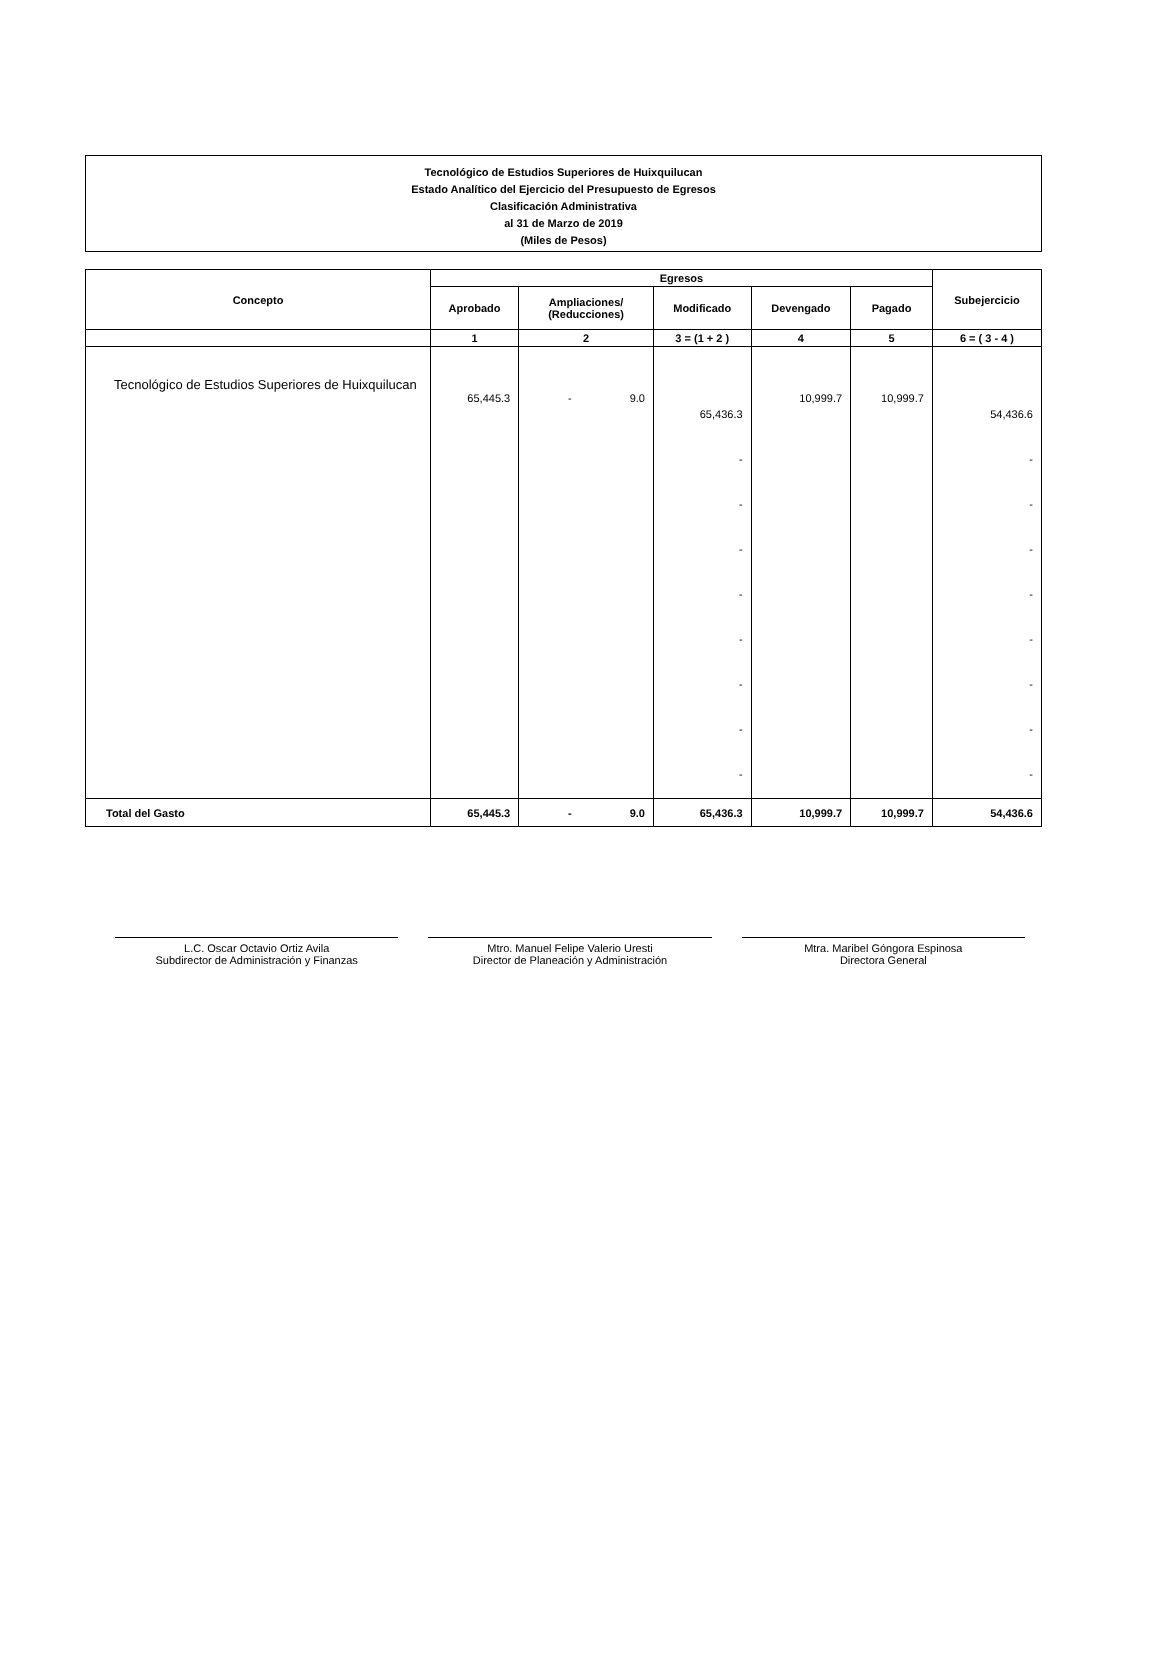Tecnológico de Estudios Superiores de Huixquilucan
Estado Analítico del Ejercicio del Presupuesto de Egresos
Clasificación Administrativa
al 31 de Marzo de 2019
(Miles de Pesos)
| Concepto | Egresos | | | | | Subejercicio |
| --- | --- | --- | --- | --- | --- | --- |
| | Aprobado | Ampliaciones/ (Reducciones) | Modificado | Devengado | Pagado | |
| | 1 | 2 | 3 = (1 + 2 ) | 4 | 5 | 6 = ( 3 - 4 ) |
| Tecnológico de Estudios Superiores de Huixquilucan | 65,445.3 | - 9.0 | 65,436.3 - - - - - - - - | 10,999.7 | 10,999.7 | 54,436.6 - - - - - - - - |
| Total del Gasto | 65,445.3 | - 9.0 | 65,436.3 | 10,999.7 | 10,999.7 | 54,436.6 |
L.C. Oscar Octavio Ortiz Avila
Subdirector de Administración y Finanzas
Mtro. Manuel Felipe Valerio Uresti
Director de Planeación y Administración
Mtra. Maribel Góngora Espinosa
Directora General